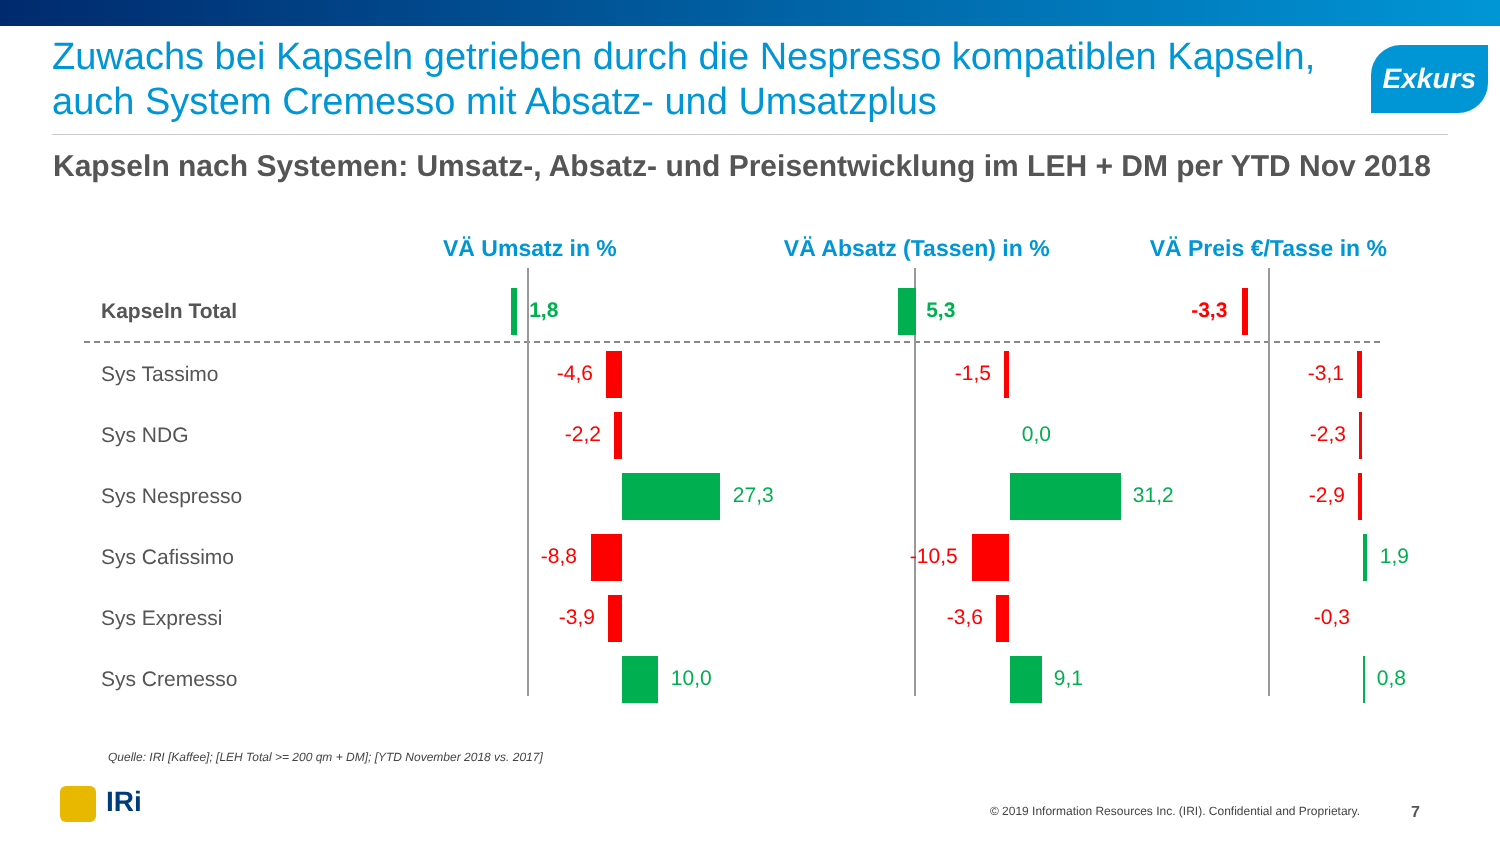Zuwachs bei Kapseln getrieben durch die Nespresso kompatiblen Kapseln, auch System Cremesso mit Absatz- und Umsatzplus
Exkurs
Kapseln nach Systemen: Umsatz-, Absatz- und Preisentwicklung im LEH + DM per YTD Nov 2018
VÄ Umsatz in % VÄ Absatz (Tassen) in % VÄ Preis €/Tasse in %
Kapseln Total
1,8 5,3 -3,3
Sys Tassimo
-4,6 -1,5 -3,1
Sys NDG
-2,2 0,0 -2,3
Sys Nespresso
27,3 31,2 -2,9
Sys Cafissimo
-8,8 -10,5 1,9
Sys Expressi
-3,9 -3,6 -0,3
Sys Cremesso
10,0 9,1 0,8
Quelle: IRI [Kaffee]; [LEH Total >= 200 qm + DM]; [YTD November 2018 vs. 2017]
IRi
© 2019 Information Resources Inc. (IRI). Confidential and Proprietary.
7